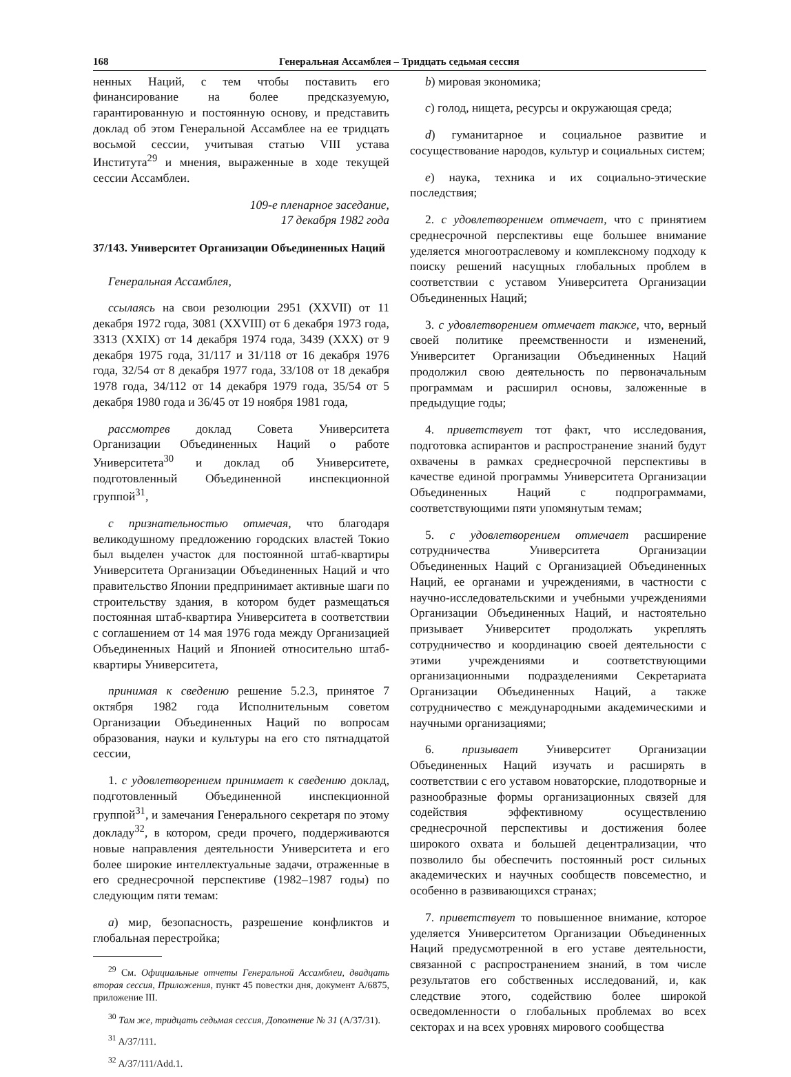168 Генеральная Ассамблея – Тридцать седьмая сессия
ненных Наций, с тем чтобы поставить его финансирование на более предсказуемую, гарантированную и постоянную основу, и представить доклад об этом Генеральной Ассамблее на ее тридцать восьмой сессии, учитывая статью VIII устава Института<sup>29</sup> и мнения, выраженные в ходе текущей сессии Ассамблеи.
109-е пленарное заседание,
17 декабря 1982 года
37/143. Университет Организации Объединенных Наций
Генеральная Ассамблея,
ссылаясь на свои резолюции 2951 (XXVII) от 11 декабря 1972 года, 3081 (XXVIII) от 6 декабря 1973 года, 3313 (XXIX) от 14 декабря 1974 года, 3439 (XXX) от 9 декабря 1975 года, 31/117 и 31/118 от 16 декабря 1976 года, 32/54 от 8 декабря 1977 года, 33/108 от 18 декабря 1978 года, 34/112 от 14 декабря 1979 года, 35/54 от 5 декабря 1980 года и 36/45 от 19 ноября 1981 года,
рассмотрев доклад Совета Университета Организации Объединенных Наций о работе Университета<sup>30</sup> и доклад об Университете, подготовленный Объединенной инспекционной группой<sup>31</sup>,
с признательностью отмечая, что благодаря великодушному предложению городских властей Токио был выделен участок для постоянной штаб-квартиры Университета Организации Объединенных Наций и что правительство Японии предпринимает активные шаги по строительству здания, в котором будет размещаться постоянная штаб-квартира Университета в соответствии с соглашением от 14 мая 1976 года между Организацией Объединенных Наций и Японией относительно штаб-квартиры Университета,
принимая к сведению решение 5.2.3, принятое 7 октября 1982 года Исполнительным советом Организации Объединенных Наций по вопросам образования, науки и культуры на его сто пятнадцатой сессии,
1. с удовлетворением принимает к сведению доклад, подготовленный Объединенной инспекционной группой<sup>31</sup>, и замечания Генерального секретаря по этому докладу<sup>32</sup>, в котором, среди прочего, поддерживаются новые направления деятельности Университета и его более широкие интеллектуальные задачи, отраженные в его среднесрочной перспективе (1982–1987 годы) по следующим пяти темам:
a) мир, безопасность, разрешение конфликтов и глобальная перестройка;
<sup>29</sup> См. Официальные отчеты Генеральной Ассамблеи, двадцать вторая сессия, Приложения, пункт 45 повестки дня, документ A/6875, приложение III.
<sup>30</sup> Там же, тридцать седьмая сессия, Дополнение № 31 (A/37/31).
<sup>31</sup> A/37/111.
<sup>32</sup> A/37/111/Add.1.
b) мировая экономика;
c) голод, нищета, ресурсы и окружающая среда;
d) гуманитарное и социальное развитие и сосуществование народов, культур и социальных систем;
e) наука, техника и их социально-этические последствия;
2. с удовлетворением отмечает, что с принятием среднесрочной перспективы еще большее внимание уделяется многоотраслевому и комплексному подходу к поиску решений насущных глобальных проблем в соответствии с уставом Университета Организации Объединенных Наций;
3. с удовлетворением отмечает также, что, верный своей политике преемственности и изменений, Университет Организации Объединенных Наций продолжил свою деятельность по первоначальным программам и расширил основы, заложенные в предыдущие годы;
4. приветствует тот факт, что исследования, подготовка аспирантов и распространение знаний будут охвачены в рамках среднесрочной перспективы в качестве единой программы Университета Организации Объединенных Наций с подпрограммами, соответствующими пяти упомянутым темам;
5. с удовлетворением отмечает расширение сотрудничества Университета Организации Объединенных Наций с Организацией Объединенных Наций, ее органами и учреждениями, в частности с научно-исследовательскими и учебными учреждениями Организации Объединенных Наций, и настоятельно призывает Университет продолжать укреплять сотрудничество и координацию своей деятельности с этими учреждениями и соответствующими организационными подразделениями Секретариата Организации Объединенных Наций, а также сотрудничество с международными академическими и научными организациями;
6. призывает Университет Организации Объединенных Наций изучать и расширять в соответствии с его уставом новаторские, плодотворные и разнообразные формы организационных связей для содействия эффективному осуществлению среднесрочной перспективы и достижения более широкого охвата и большей децентрализации, что позволило бы обеспечить постоянный рост сильных академических и научных сообществ повсеместно, и особенно в развивающихся странах;
7. приветствует то повышенное внимание, которое уделяется Университетом Организации Объединенных Наций предусмотренной в его уставе деятельности, связанной с распространением знаний, в том числе результатов его собственных исследований, и, как следствие этого, содействию более широкой осведомленности о глобальных проблемах во всех секторах и на всех уровнях мирового сообщества